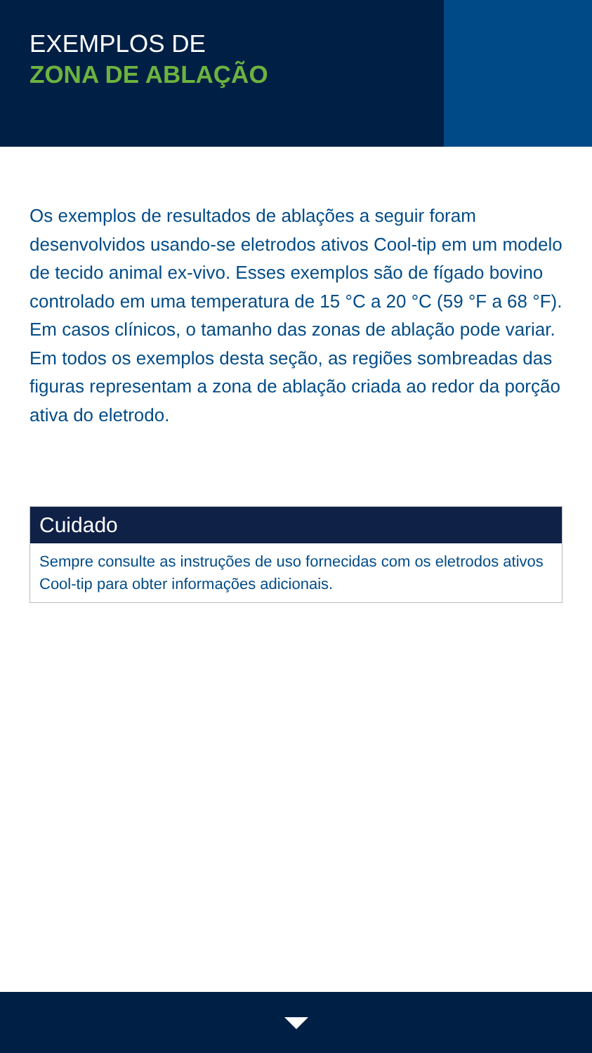EXEMPLOS DE
ZONA DE ABLAÇÃO
Os exemplos de resultados de ablações a seguir foram desenvolvidos usando-se eletrodos ativos Cool-tip em um modelo de tecido animal ex-vivo. Esses exemplos são de fígado bovino controlado em uma temperatura de 15 °C a 20 °C (59 °F a 68 °F). Em casos clínicos, o tamanho das zonas de ablação pode variar. Em todos os exemplos desta seção, as regiões sombreadas das figuras representam a zona de ablação criada ao redor da porção ativa do eletrodo.
Cuidado
Sempre consulte as instruções de uso fornecidas com os eletrodos ativos Cool-tip para obter informações adicionais.